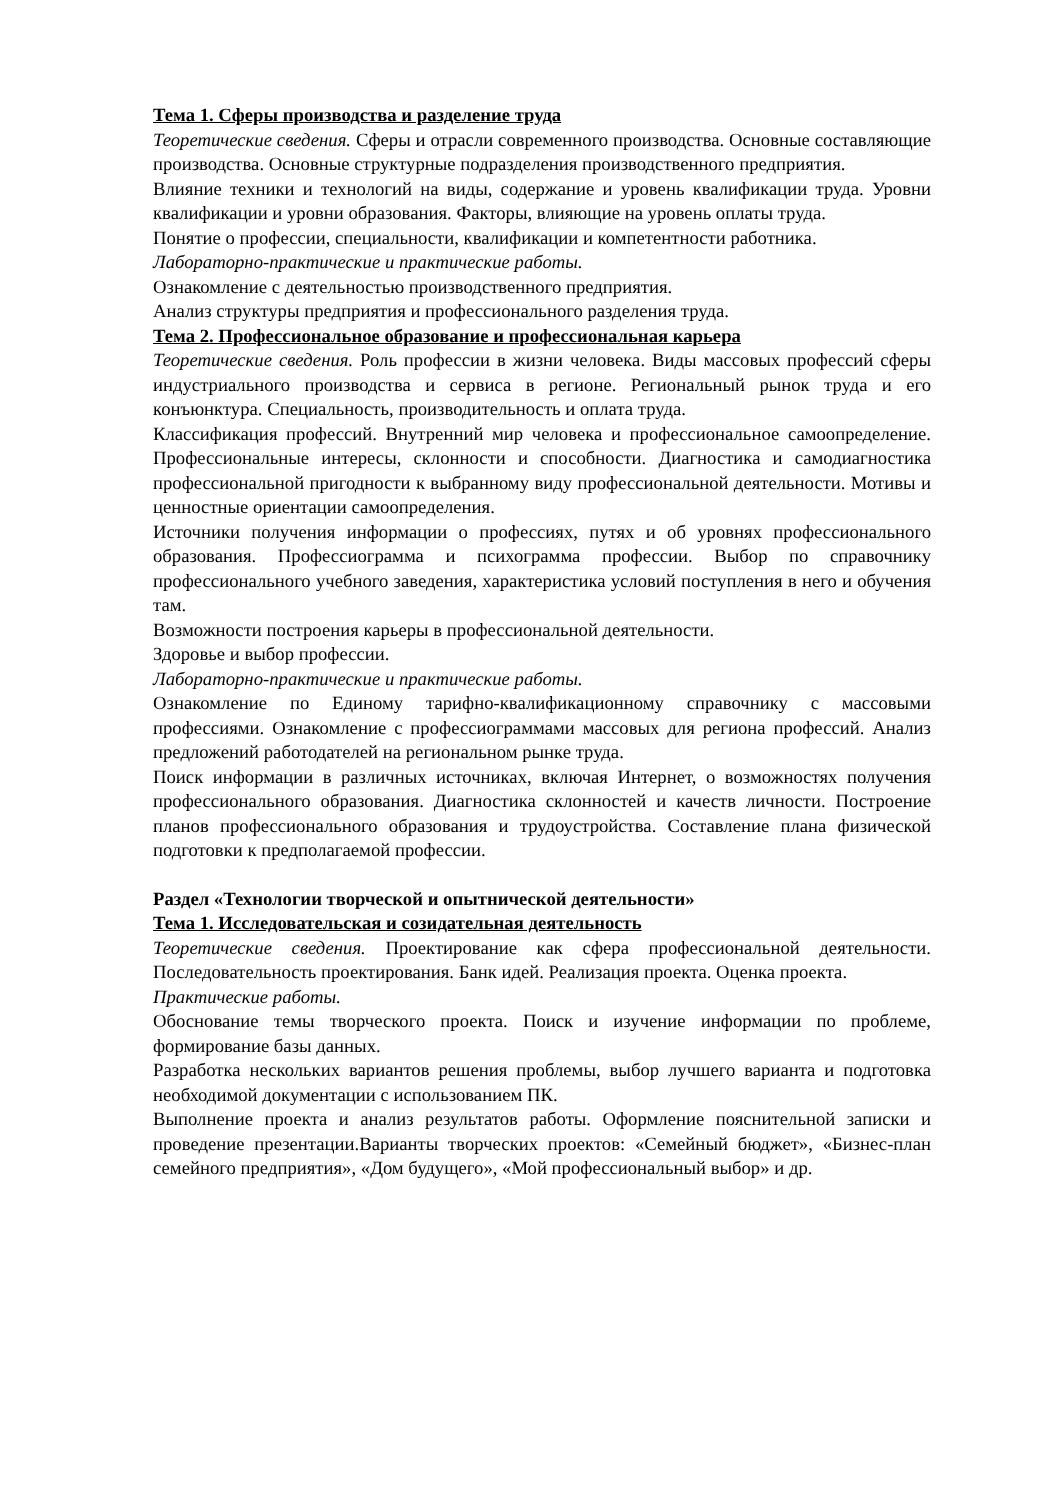Тема 1. Сферы производства и разделение труда
Теоретические сведения. Сферы и отрасли современного производства. Основные составляющие производства. Основные структурные подразделения производственного предприятия.
Влияние техники и технологий на виды, содержание и уровень квалификации труда. Уровни квалификации и уровни образования. Факторы, влияющие на уровень оплаты труда.
Понятие о профессии, специальности, квалификации и компетентности работника.
Лабораторно-практические и практические работы.
Ознакомление с деятельностью производственного предприятия.
Анализ структуры предприятия и профессионального разделения труда.
Тема 2. Профессиональное образование и профессиональная карьера
Теоретические сведения. Роль профессии в жизни человека. Виды массовых профессий сферы индустриального производства и сервиса в регионе. Региональный рынок труда и его конъюнктура. Специальность, производительность и оплата труда.
Классификация профессий. Внутренний мир человека и профессиональное самоопределение. Профессиональные интересы, склонности и способности. Диагностика и самодиагностика профессиональной пригодности к выбранному виду профессиональной деятельности. Мотивы и ценностные ориентации самоопределения.
Источники получения информации о профессиях, путях и об уровнях профессионального образования. Профессиограмма и психограмма профессии. Выбор по справочнику профессионального учебного заведения, характеристика условий поступления в него и обучения там.
Возможности построения карьеры в профессиональной деятельности.
Здоровье и выбор профессии.
Лабораторно-практические и практические работы.
Ознакомление по Единому тарифно-квалификационному справочнику с массовыми профессиями. Ознакомление с профессиограммами массовых для региона профессий. Анализ предложений работодателей на региональном рынке труда.
Поиск информации в различных источниках, включая Интернет, о возможностях получения профессионального образования. Диагностика склонностей и качеств личности. Построение планов профессионального образования и трудоустройства. Составление плана физической подготовки к предполагаемой профессии.
Раздел «Технологии творческой и опытнической деятельности»
Тема 1. Исследовательская и созидательная деятельность
Теоретические сведения. Проектирование как сфера профессиональной деятельности. Последовательность проектирования. Банк идей. Реализация проекта. Оценка проекта.
Практические работы.
Обоснование темы творческого проекта. Поиск и изучение информации по проблеме, формирование базы данных.
Разработка нескольких вариантов решения проблемы, выбор лучшего варианта и подготовка необходимой документации с использованием ПК.
Выполнение проекта и анализ результатов работы. Оформление пояснительной записки и проведение презентации.Варианты творческих проектов: «Семейный бюджет», «Бизнес-план семейного предприятия», «Дом будущего», «Мой профессиональный выбор» и др.